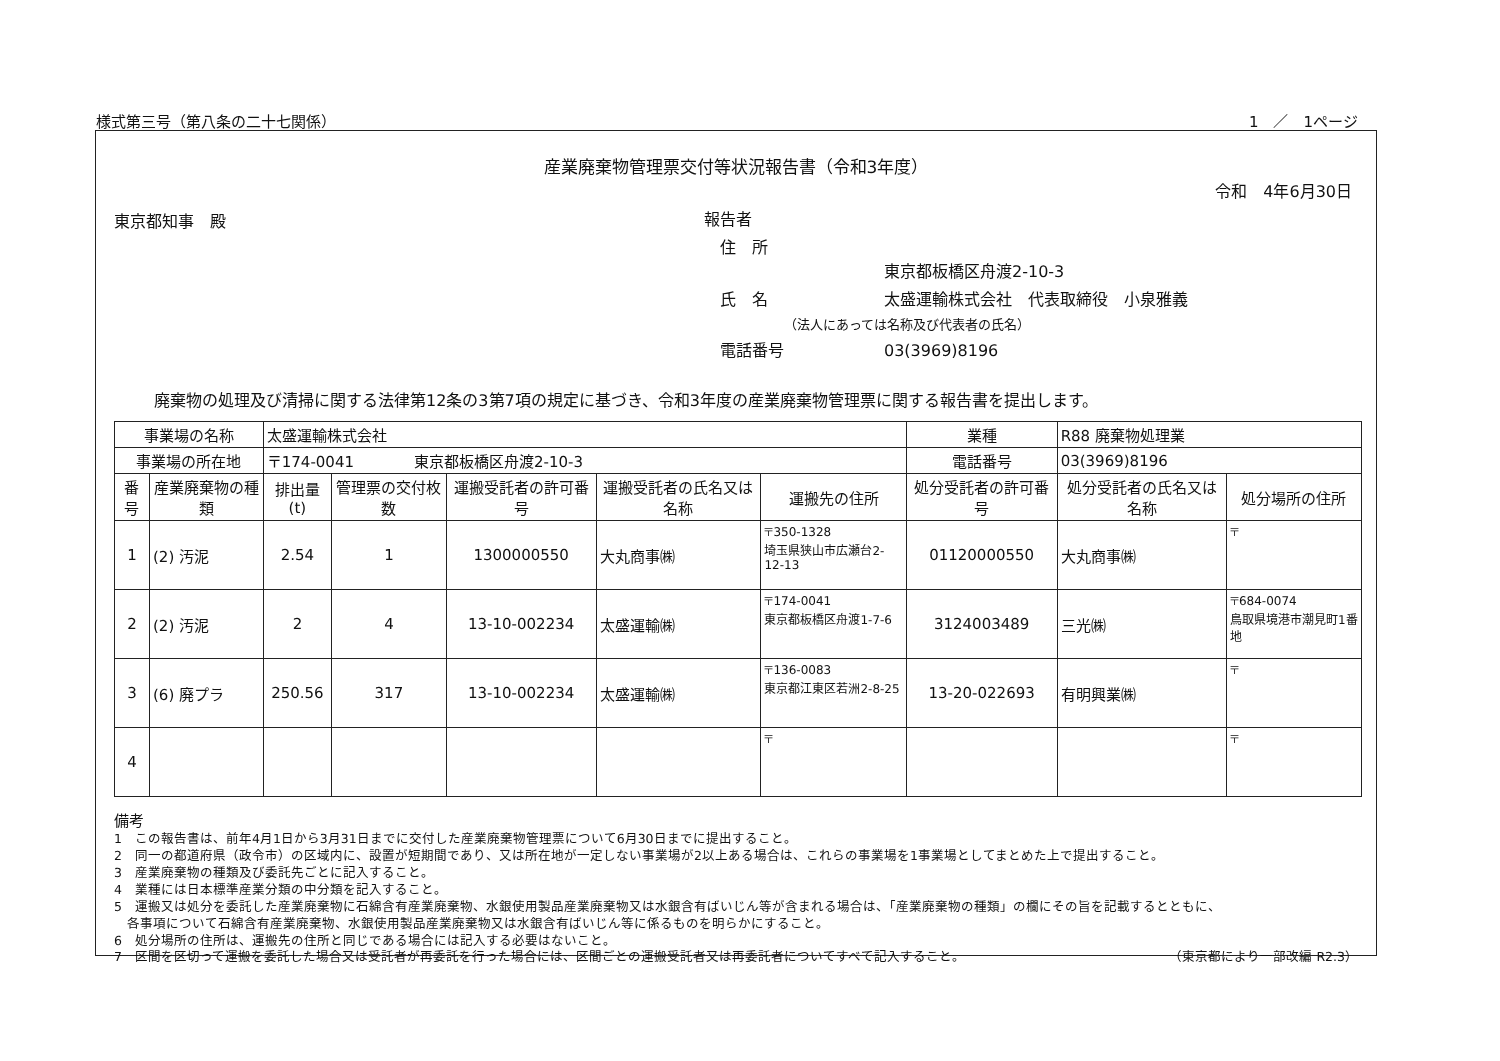様式第三号（第八条の二十七関係） 1　／　1ページ
産業廃棄物管理票交付等状況報告書（令和3年度）
令和　4年6月30日
東京都知事　殿 報告者
　住　所
東京都板橋区舟渡2-10-3
　氏　名 太盛運輸株式会社　代表取締役　小泉雅義
（法人にあっては名称及び代表者の氏名）
　電話番号 03(3969)8196
廃棄物の処理及び清掃に関する法律第12条の3第7項の規定に基づき、令和3年度の産業廃棄物管理票に関する報告書を提出します。
| 事業場の名称 | | 太盛運輸株式会社 | | | | | 業種 | R88 廃棄物処理業 | |
| 事業場の所在地 | | 〒174-0041 東京都板橋区舟渡2-10-3 | | | | | 電話番号 | 03(3969)8196 | |
| 番号 | 産業廃棄物の種類 | 排出量(t) | 管理票の交付枚数 | 運搬受託者の許可番号 | 運搬受託者の氏名又は名称 | 運搬先の住所 | 処分受託者の許可番号 | 処分受託者の氏名又は名称 | 処分場所の住所 |
| 1 | (2) 汚泥 | 2.54 | 1 | 1300000550 | 大丸商事㈱ | 〒350-1328 埼玉県狭山市広瀬台2-12-13 | 01120000550 | 大丸商事㈱ | 〒 |
| 2 | (2) 汚泥 | 2 | 4 | 13-10-002234 | 太盛運輸㈱ | 〒174-0041 東京都板橋区舟渡1-7-6 | 3124003489 | 三光㈱ | 〒684-0074 鳥取県境港市潮見町1番地 |
| 3 | (6) 廃プラ | 250.56 | 317 | 13-10-002234 | 太盛運輸㈱ | 〒136-0083 東京都江東区若洲2-8-25 | 13-20-022693 | 有明興業㈱ | 〒 |
| 4 | | | | | | 〒 | | | 〒 |
備考
1　この報告書は、前年4月1日から3月31日までに交付した産業廃棄物管理票について6月30日までに提出すること。
2　同一の都道府県（政令市）の区域内に、設置が短期間であり、又は所在地が一定しない事業場が2以上ある場合は、これらの事業場を1事業場としてまとめた上で提出すること。
3　産業廃棄物の種類及び委託先ごとに記入すること。
4　業種には日本標準産業分類の中分類を記入すること。
5　運搬又は処分を委託した産業廃棄物に石綿含有産業廃棄物、水銀使用製品産業廃棄物又は水銀含有ばいじん等が含まれる場合は、「産業廃棄物の種類」の欄にその旨を記載するとともに、
　各事項について石綿含有産業廃棄物、水銀使用製品産業廃棄物又は水銀含有ばいじん等に係るものを明らかにすること。
6　処分場所の住所は、運搬先の住所と同じである場合には記入する必要はないこと。
7　区間を区切って運搬を委託した場合又は受託者が再委託を行った場合には、区間ごとの運搬受託者又は再委託者についてすべて記入すること。 （東京都により一部改編 R2.3）